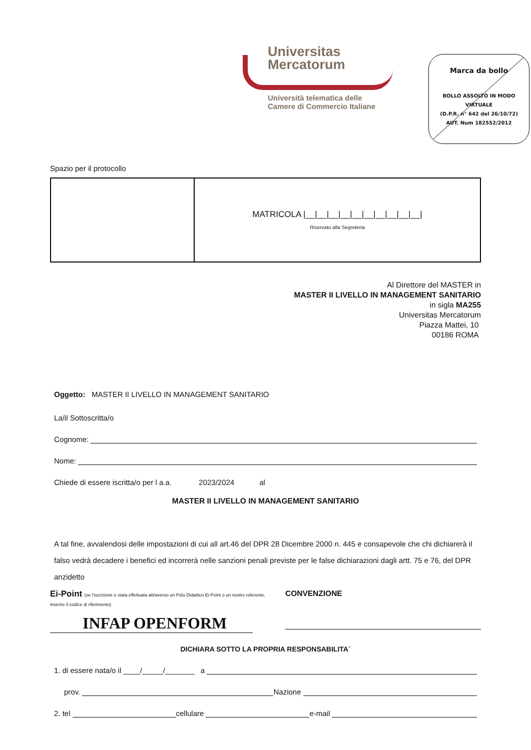Universitas
Mercatorum
Università telematica delle
Camere di Commercio Italiane
Marca da bollo
BOLLO ASSOLTO IN MODO VIRTUALE
(D.P.R. n° 642 del 26/10/72)
AUT. Num 182552/2012
Spazio per il protocollo
MATRICOLA |__|__|__|__|__|__|__|__|__|__|
Riservato alla Segreteria
Al Direttore del MASTER in
MASTER II LIVELLO IN MANAGEMENT SANITARIO
in sigla MA255
Universitas Mercatorum
Piazza Mattei, 10
00186 ROMA
Oggetto: MASTER II LIVELLO IN MANAGEMENT SANITARIO
La/il Sottoscritta/o
Cognome:
Nome:
Chiede di essere iscritta/o per l a.a. 2023/2024 al
MASTER II LIVELLO IN MANAGEMENT SANITARIO
A tal fine, avvalendosi delle impostazioni di cui all art.46 del DPR 28 Dicembre 2000 n. 445 e consapevole che chi dichiarerà il falso vedrà decadere i benefici ed incorrerà nelle sanzioni penali previste per le false dichiarazioni dagli artt. 75 e 76, del DPR anzidetto
Ei-Point (se l'iscrizione è stata effettuata attraverso un Polo Didattico Ei-Point o un nostro referente, inserire il codice di riferimento)
INFAP OPENFORM
CONVENZIONE
DICHIARA SOTTO LA PROPRIA RESPONSABILITA´
1. di essere nata/o il ____/_____/_______ a
prov. Nazione
2. tel cellulare e-mail